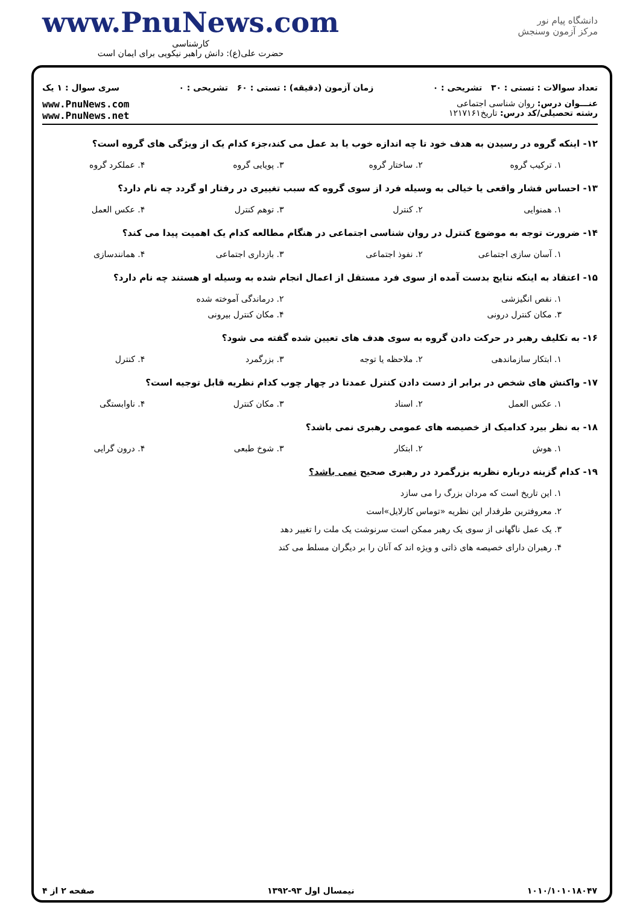www.PnuNews.com
کارشناسی
حضرت علی(ع): دانش راهبر نیکویی برای ایمان است
دانشگاه پیام نور
مرکز آزمون وسنجش
تعداد سوالات : تستی : ۳۰ تشریحی : ۰ زمان آزمون (دقیقه) : تستی : ۶۰ تشریحی : ۰ سری سوال : ۱ یک
عنـــوان درس: روان شناسی اجتماعی
رشته تحصیلی/کد درس: تاریخ۱۲۱۷۱۶۱
www.PnuNews.com
www.PnuNews.net
۱۲- اینکه گروه در رسیدن به هدف خود تا چه اندازه خوب یا بد عمل می کند،جزء کدام یک از ویژگی های گروه است؟
۱. ترکیب گروه ۲. ساختار گروه ۳. پویایی گروه ۴. عملکرد گروه
۱۳- احساس فشار واقعی یا خیالی به وسیله فرد از سوی گروه که سبب تغییری در رفتار او گردد چه نام دارد؟
۱. همنوایی ۲. کنترل ۳. توهم کنترل ۴. عکس العمل
۱۴- ضرورت توجه به موضوع کنترل در روان شناسی اجتماعی در هنگام مطالعه کدام یک اهمیت پیدا می کند؟
۱. آسان سازی اجتماعی ۲. نفوذ اجتماعی ۳. بازداری اجتماعی ۴. همانندسازی
۱۵- اعتقاد به اینکه نتایج بدست آمده از سوی فرد مستقل از اعمال انجام شده به وسیله او هستند چه نام دارد؟
۱. نقص انگیزشی ۲. درماندگی آموخته شده
۳. مکان کنترل درونی ۴. مکان کنترل بیرونی
۱۶- به تکلیف رهبر در حرکت دادن گروه به سوی هدف های تعیین شده گفته می شود؟
۱. ابتکار سازماندهی ۲. ملاحظه یا توجه ۳. بزرگمرد ۴. کنترل
۱۷- واکنش های شخص در برابر از دست دادن کنترل عمدتا در چهار چوب کدام نظریه قابل توجیه است؟
۱. عکس العمل ۲. اسناد ۳. مکان کنترل ۴. ناوابستگی
۱۸- به نظر بیرد کدامیک از خصیصه های عمومی رهبری نمی باشد؟
۱. هوش ۲. ابتکار ۳. شوخ طبعی ۴. درون گرایی
۱۹- کدام گزینه درباره نظریه بزرگمرد در رهبری صحیح نمی باشد؟
۱. این تاریخ است که مردان بزرگ را می سازد
۲. معروفترین طرفدار این نظریه «توماس کارلایل»است
۳. یک عمل ناگهانی از سوی یک رهبر ممکن است سرنوشت یک ملت را تغییر دهد
۴. رهبران دارای خصیصه های ذاتی و ویژه اند که آنان را بر دیگران مسلط می کند
۱۰۱۰/۱۰۱۰۱۸۰۴۷ نیمسال اول ۹۳-۱۳۹۲ صفحه ۲ از ۴